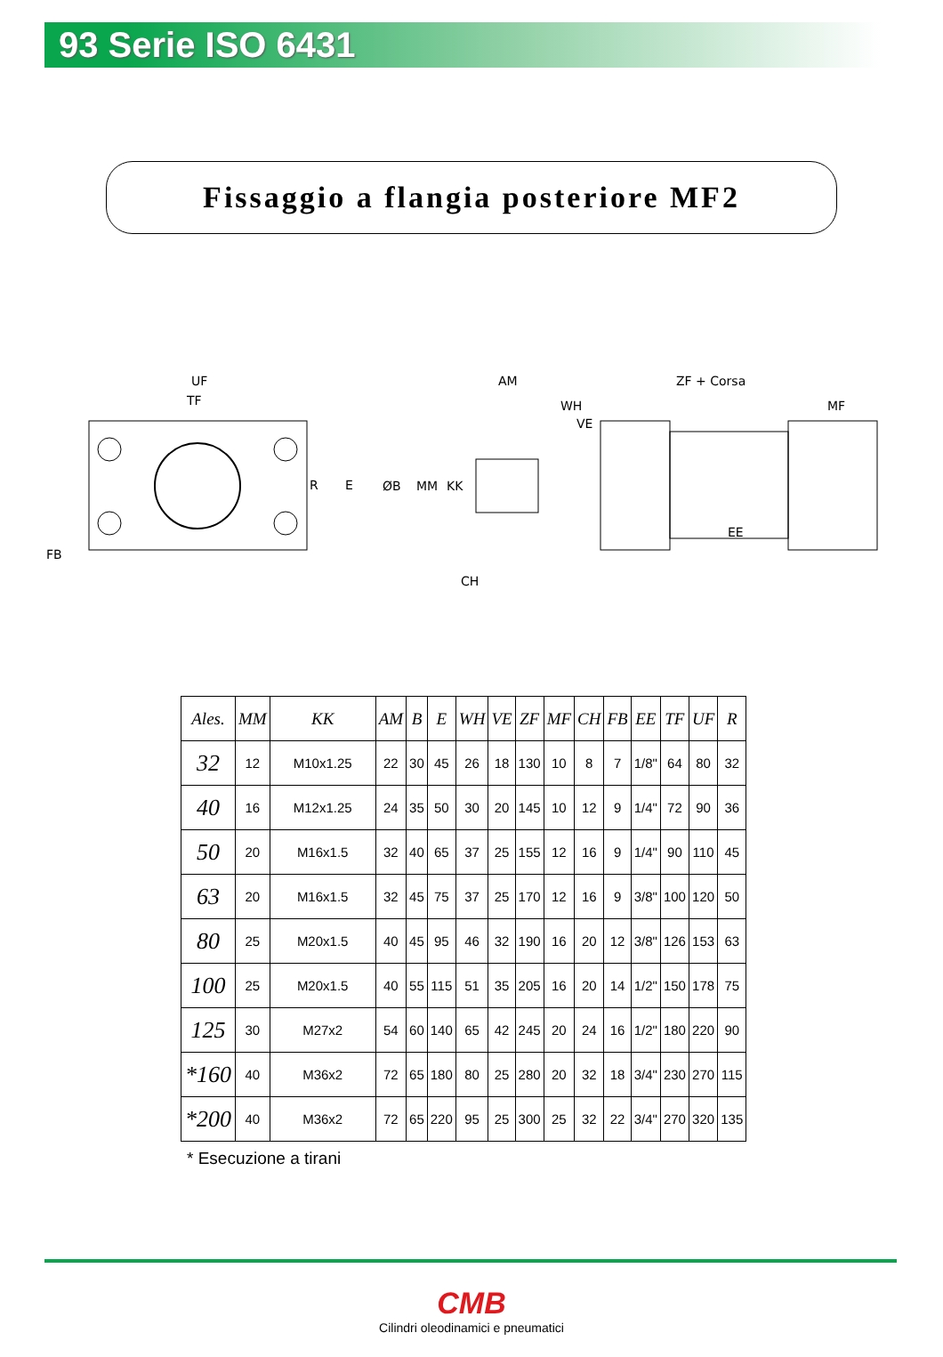93 Serie ISO 6431
Fissaggio a flangia posteriore MF2
UF
TF
R
E
FB
AM
WH
VE
ZF + Corsa
MF
ØB
MM
KK
CH
EE
| Ales. | MM | KK | AM | B | E | WH | VE | ZF | MF | CH | FB | EE | TF | UF | R |
| --- | --- | --- | --- | --- | --- | --- | --- | --- | --- | --- | --- | --- | --- | --- | --- |
| 32 | 12 | M10x1.25 | 22 | 30 | 45 | 26 | 18 | 130 | 10 | 8 | 7 | 1/8" | 64 | 80 | 32 |
| 40 | 16 | M12x1.25 | 24 | 35 | 50 | 30 | 20 | 145 | 10 | 12 | 9 | 1/4" | 72 | 90 | 36 |
| 50 | 20 | M16x1.5 | 32 | 40 | 65 | 37 | 25 | 155 | 12 | 16 | 9 | 1/4" | 90 | 110 | 45 |
| 63 | 20 | M16x1.5 | 32 | 45 | 75 | 37 | 25 | 170 | 12 | 16 | 9 | 3/8" | 100 | 120 | 50 |
| 80 | 25 | M20x1.5 | 40 | 45 | 95 | 46 | 32 | 190 | 16 | 20 | 12 | 3/8" | 126 | 153 | 63 |
| 100 | 25 | M20x1.5 | 40 | 55 | 115 | 51 | 35 | 205 | 16 | 20 | 14 | 1/2" | 150 | 178 | 75 |
| 125 | 30 | M27x2 | 54 | 60 | 140 | 65 | 42 | 245 | 20 | 24 | 16 | 1/2" | 180 | 220 | 90 |
| *160 | 40 | M36x2 | 72 | 65 | 180 | 80 | 25 | 280 | 20 | 32 | 18 | 3/4" | 230 | 270 | 115 |
| *200 | 40 | M36x2 | 72 | 65 | 220 | 95 | 25 | 300 | 25 | 32 | 22 | 3/4" | 270 | 320 | 135 |
* Esecuzione a tirani
CMB
Cilindri oleodinamici e pneumatici